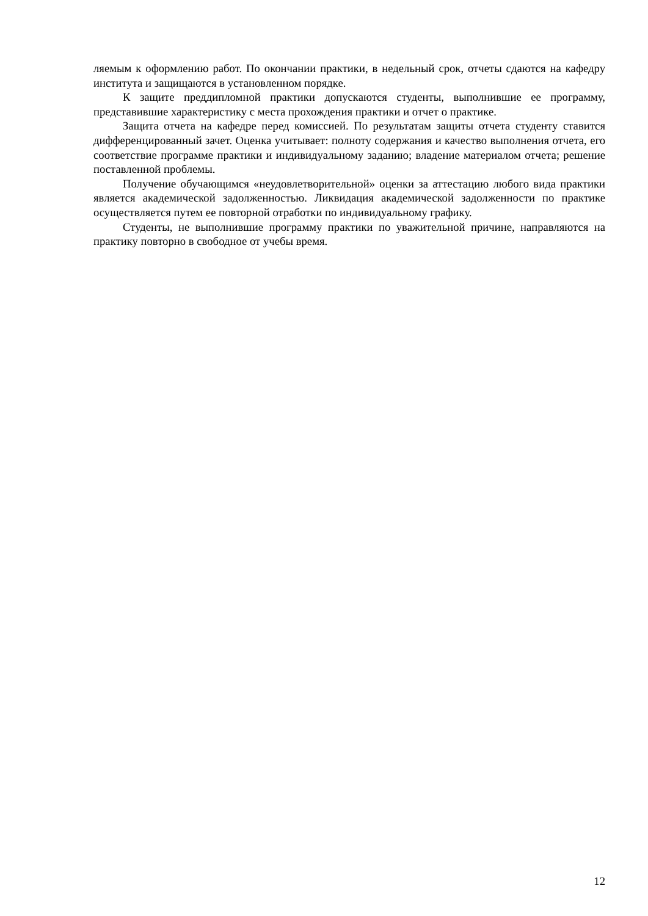ляемым к оформлению работ. По окончании практики, в недельный срок, отчеты сдаются на кафедру института и защищаются в установленном порядке.
К защите преддипломной практики допускаются студенты, выполнившие ее программу, представившие характеристику с места прохождения практики и отчет о практике.
Защита отчета на кафедре перед комиссией. По результатам защиты отчета студенту ставится дифференцированный зачет. Оценка учитывает: полноту содержания и качество выполнения отчета, его соответствие программе практики и индивидуальному заданию; владение материалом отчета; решение поставленной проблемы.
Получение обучающимся «неудовлетворительной» оценки за аттестацию любого вида практики является академической задолженностью. Ликвидация академической задолженности по практике осуществляется путем ее повторной отработки по индивидуальному графику.
Студенты, не выполнившие программу практики по уважительной причине, направляются на практику повторно в свободное от учебы время.
12